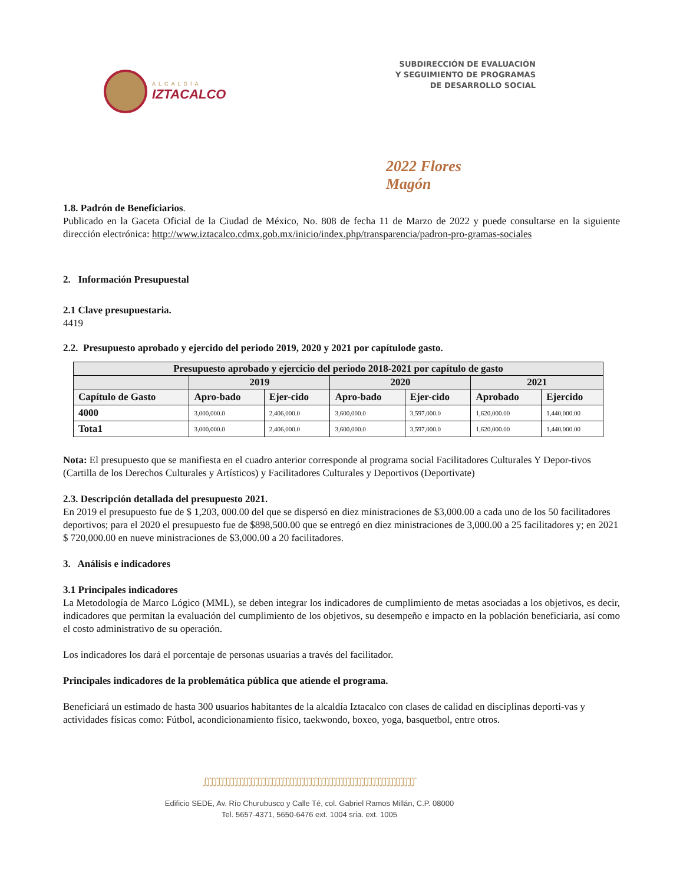ALCALDÍA
IZTACALCO
SUBDIRECCIÓN DE EVALUACIÓN
Y SEGUIMIENTO DE PROGRAMAS
DE DESARROLLO SOCIAL
2022 Flores Magón
1.8. Padrón de Beneficiarios.
Publicado en la Gaceta Oficial de la Ciudad de México, No. 808 de fecha 11 de Marzo de 2022 y puede consultarse en la siguiente dirección electrónica: http://www.iztacalco.cdmx.gob.mx/inicio/index.php/transparencia/padron-pro-gramas-sociales
2. Información Presupuestal
2.1 Clave presupuestaria.
4419
2.2. Presupuesto aprobado y ejercido del periodo 2019, 2020 y 2021 por capítulode gasto.
| Presupuesto aprobado y ejercicio del periodo 2018-2021 por capítulo de gasto | | | | | | |
| --- | --- | --- | --- | --- | --- | --- |
| | 2019 | | 2020 | | 2021 | |
| Capítulo de Gasto | Apro-bado | Ejer-cido | Apro-bado | Ejer-cido | Aprobado | Ejercido |
| 4000 | 3,000,000.0 | 2,406,000.0 | 3,600,000.0 | 3,597,000.0 | 1,620,000.00 | 1,440,000.00 |
| Tota1 | 3,000,000.0 | 2,406,000.0 | 3,600,000.0 | 3,597,000.0 | 1,620,000.00 | 1,440,000.00 |
Nota: El presupuesto que se manifiesta en el cuadro anterior corresponde al programa social Facilitadores Culturales Y Depor-tivos (Cartilla de los Derechos Culturales y Artísticos) y Facilitadores Culturales y Deportivos (Deportivate)
2.3. Descripción detallada del presupuesto 2021.
En 2019 el presupuesto fue de $ 1,203, 000.00 del que se dispersó en diez ministraciones de $3,000.00 a cada uno de los 50 facilitadores deportivos; para el 2020 el presupuesto fue de $898,500.00 que se entregó en diez ministraciones de 3,000.00 a 25 facilitadores y; en 2021 $ 720,000.00 en nueve ministraciones de $3,000.00 a 20 facilitadores.
3. Análisis e indicadores
3.1 Principales indicadores
La Metodología de Marco Lógico (MML), se deben integrar los indicadores de cumplimiento de metas asociadas a los objetivos, es decir, indicadores que permitan la evaluación del cumplimiento de los objetivos, su desempeño e impacto en la población beneficiaria, así como el costo administrativo de su operación.
Los indicadores los dará el porcentaje de personas usuarias a través del facilitador.
Principales indicadores de la problemática pública que atiende el programa.
Beneficiará un estimado de hasta 300 usuarios habitantes de la alcaldía Iztacalco con clases de calidad en disciplinas deporti-vas y actividades físicas como: Fútbol, acondicionamiento físico, taekwondo, boxeo, yoga, basquetbol, entre otros.
ഽഽഽഽഽഽഽഽഽഽഽഽഽഽഽഽഽഽഽഽഽഽഽഽഽഽഽഽഽഽഽഽഽഽഽഽഽഽഽഽഽഽഽഽഽഽഽഽഽഽഽഽഽഽഽഽഽഽഽഽ
Edificio SEDE, Av. Río Churubusco y Calle Té, col. Gabriel Ramos Millán, C.P. 08000
Tel. 5657-4371, 5650-6476 ext. 1004 sria. ext. 1005